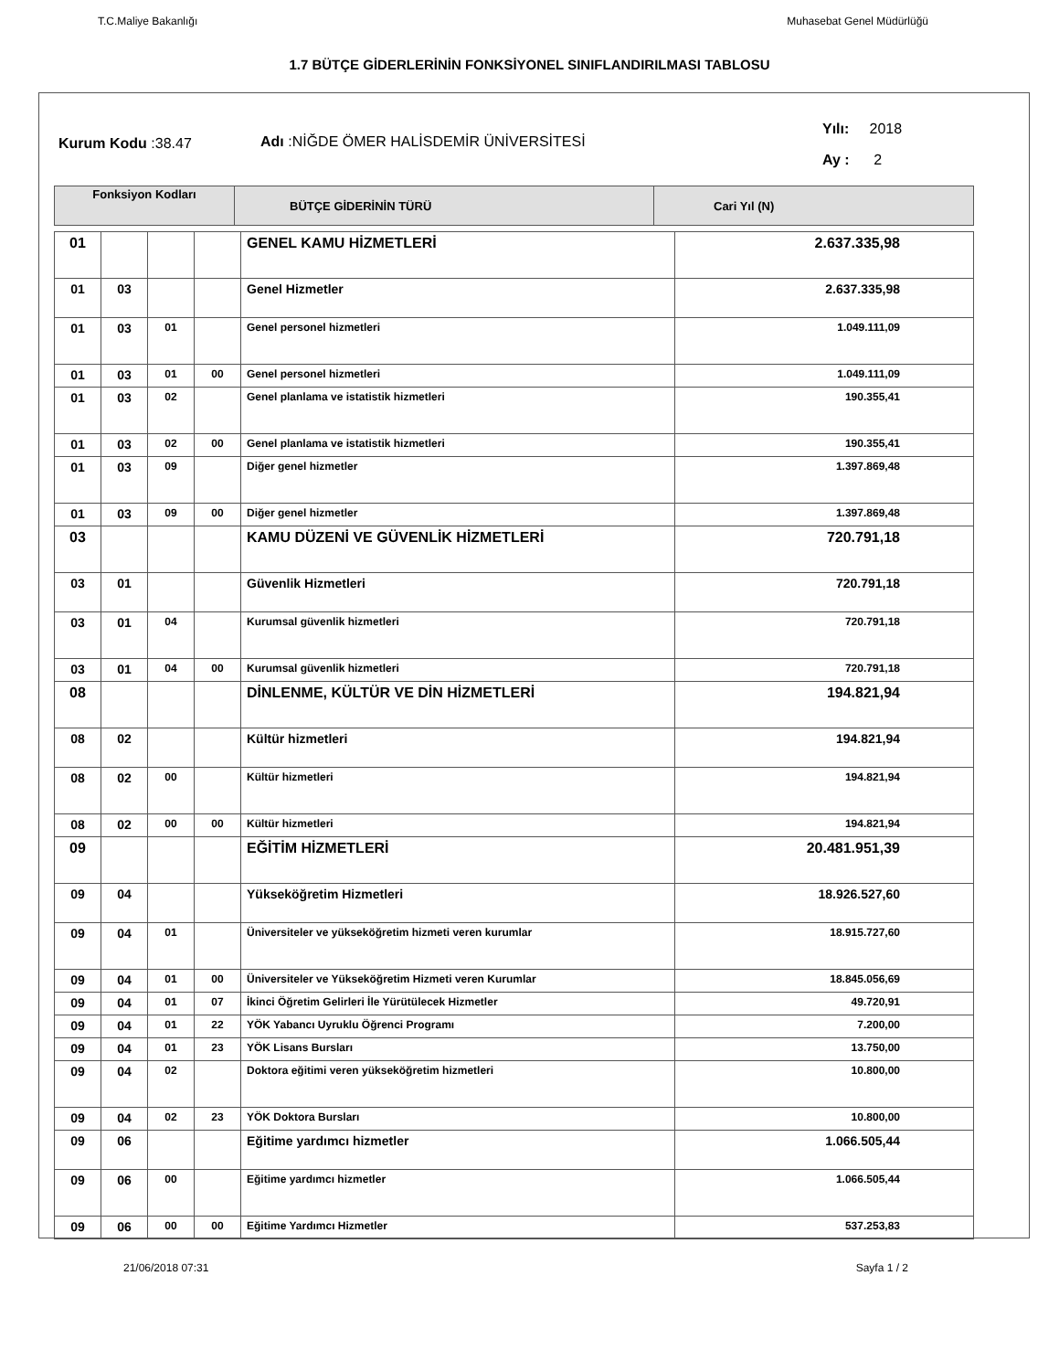T.C.Maliye Bakanlığı Muhasebat Genel Müdürlüğü
1.7 BÜTÇE GİDERLERİNİN FONKSİYONEL SINIFLANDIRILMASI TABLOSU
Kurum Kodu :38.47 Adı :NİĞDE ÖMER HALİSDEMİR ÜNİVERSİTESİ
Yılı: 2018
Ay : 2
| Fonksiyon Kodları | BÜTÇE GİDERİNİN TÜRÜ | Cari Yıl (N) |
| 01 | | | | GENEL KAMU HİZMETLERİ | 2.637.335,98 |
| 01 | 03 | | | Genel Hizmetler | 2.637.335,98 |
| 01 | 03 | 01 | | Genel personel hizmetleri | 1.049.111,09 |
| 01 | 03 | 01 | 00 | Genel personel hizmetleri | 1.049.111,09 |
| 01 | 03 | 02 | | Genel planlama ve istatistik hizmetleri | 190.355,41 |
| 01 | 03 | 02 | 00 | Genel planlama ve istatistik hizmetleri | 190.355,41 |
| 01 | 03 | 09 | | Diğer genel hizmetler | 1.397.869,48 |
| 01 | 03 | 09 | 00 | Diğer genel hizmetler | 1.397.869,48 |
| 03 | | | | KAMU DÜZENİ VE GÜVENLİK HİZMETLERİ | 720.791,18 |
| 03 | 01 | | | Güvenlik Hizmetleri | 720.791,18 |
| 03 | 01 | 04 | | Kurumsal güvenlik hizmetleri | 720.791,18 |
| 03 | 01 | 04 | 00 | Kurumsal güvenlik hizmetleri | 720.791,18 |
| 08 | | | | DİNLENME, KÜLTÜR VE DİN HİZMETLERİ | 194.821,94 |
| 08 | 02 | | | Kültür hizmetleri | 194.821,94 |
| 08 | 02 | 00 | | Kültür hizmetleri | 194.821,94 |
| 08 | 02 | 00 | 00 | Kültür hizmetleri | 194.821,94 |
| 09 | | | | EĞİTİM HİZMETLERİ | 20.481.951,39 |
| 09 | 04 | | | Yükseköğretim Hizmetleri | 18.926.527,60 |
| 09 | 04 | 01 | | Üniversiteler ve yükseköğretim hizmeti veren kurumlar | 18.915.727,60 |
| 09 | 04 | 01 | 00 | Üniversiteler ve Yükseköğretim Hizmeti veren Kurumlar | 18.845.056,69 |
| 09 | 04 | 01 | 07 | İkinci Öğretim Gelirleri İle Yürütülecek Hizmetler | 49.720,91 |
| 09 | 04 | 01 | 22 | YÖK Yabancı Uyruklu Öğrenci Programı | 7.200,00 |
| 09 | 04 | 01 | 23 | YÖK Lisans Bursları | 13.750,00 |
| 09 | 04 | 02 | | Doktora eğitimi veren yükseköğretim hizmetleri | 10.800,00 |
| 09 | 04 | 02 | 23 | YÖK Doktora Bursları | 10.800,00 |
| 09 | 06 | | | Eğitime yardımcı hizmetler | 1.066.505,44 |
| 09 | 06 | 00 | | Eğitime yardımcı hizmetler | 1.066.505,44 |
| 09 | 06 | 00 | 00 | Eğitime Yardımcı Hizmetler | 537.253,83 |
21/06/2018 07:31 Sayfa 1 / 2